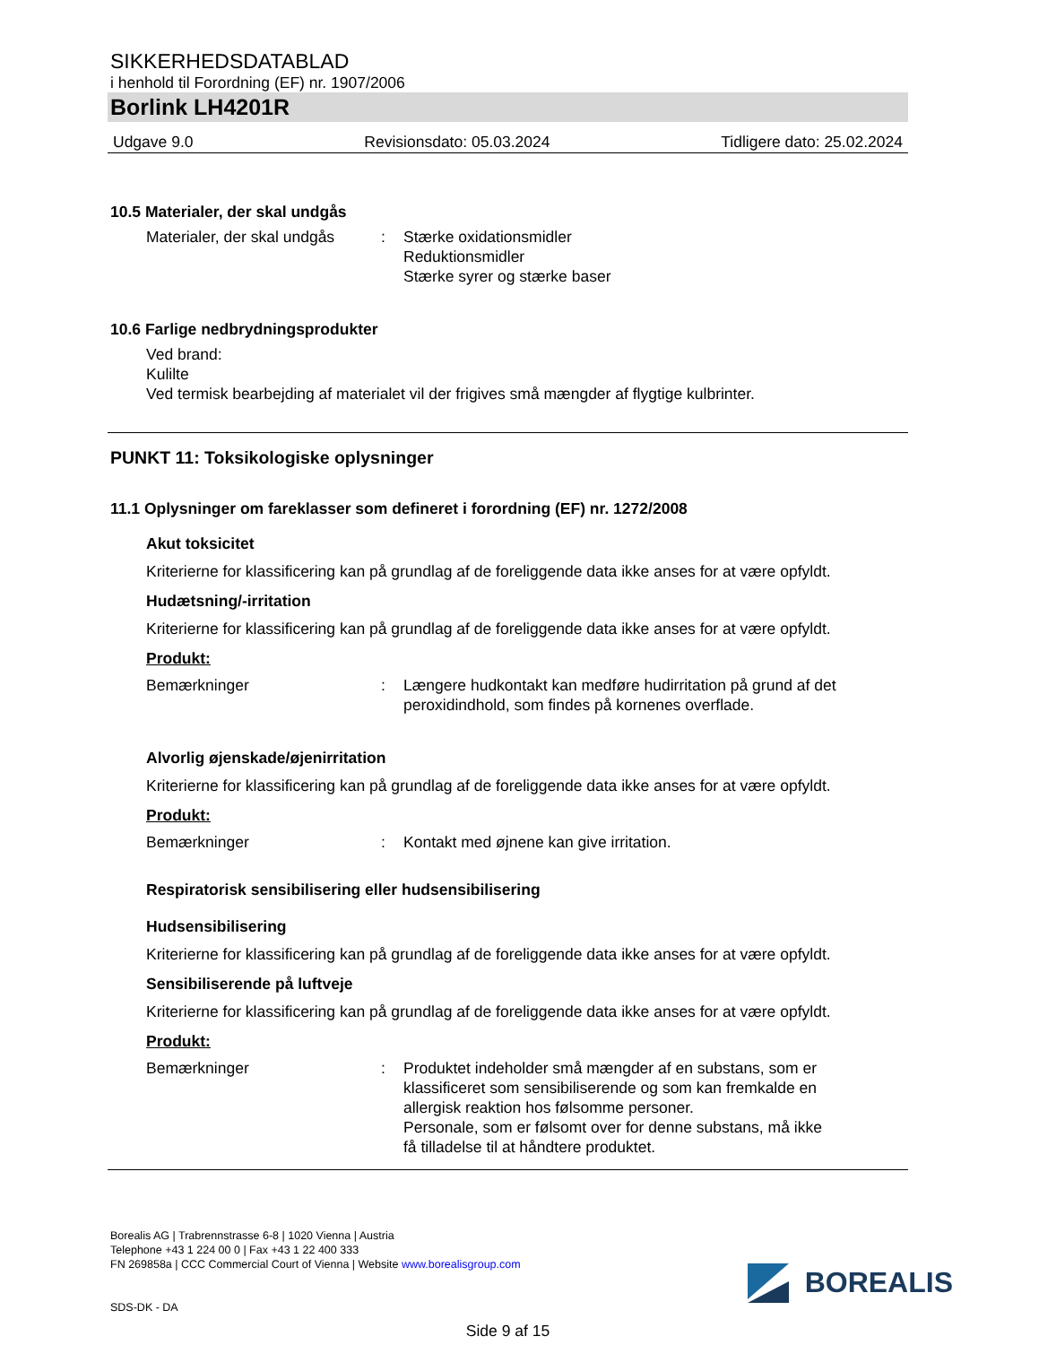SIKKERHEDSDATABLAD
i henhold til Forordning (EF) nr. 1907/2006
Borlink LH4201R
Udgave 9.0 Revisionsdato: 05.03.2024 Tidligere dato: 25.02.2024
10.5 Materialer, der skal undgås
Materialer, der skal undgås
: Stærke oxidationsmidler
Reduktionsmidler
Stærke syrer og stærke baser
10.6 Farlige nedbrydningsprodukter
Ved brand:
Kulilte
Ved termisk bearbejding af materialet vil der frigives små mængder af flygtige kulbrinter.
PUNKT 11: Toksikologiske oplysninger
11.1 Oplysninger om fareklasser som defineret i forordning (EF) nr. 1272/2008
Akut toksicitet
Kriterierne for klassificering kan på grundlag af de foreliggende data ikke anses for at være opfyldt.
Hudætsning/-irritation
Kriterierne for klassificering kan på grundlag af de foreliggende data ikke anses for at være opfyldt.
Produkt:
Bemærkninger : Længere hudkontakt kan medføre hudirritation på grund af det
peroxidindhold, som findes på kornenes overflade.
Alvorlig øjenskade/øjenirritation
Kriterierne for klassificering kan på grundlag af de foreliggende data ikke anses for at være opfyldt.
Produkt:
Bemærkninger : Kontakt med øjnene kan give irritation.
Respiratorisk sensibilisering eller hudsensibilisering
Hudsensibilisering
Kriterierne for klassificering kan på grundlag af de foreliggende data ikke anses for at være opfyldt.
Sensibiliserende på luftveje
Kriterierne for klassificering kan på grundlag af de foreliggende data ikke anses for at være opfyldt.
Produkt:
Bemærkninger : Produktet indeholder små mængder af en substans, som er
klassificeret som sensibiliserende og som kan fremkalde en
allergisk reaktion hos følsomme personer.
Personale, som er følsomt over for denne substans, må ikke
få tilladelse til at håndtere produktet.
Borealis AG | Trabrennstrasse 6-8 | 1020 Vienna | Austria
Telephone +43 1 224 00 0 | Fax +43 1 22 400 333
FN 269858a | CCC Commercial Court of Vienna | Website www.borealisgroup.com
SDS-DK - DA
BOREALIS
Side 9 af 15